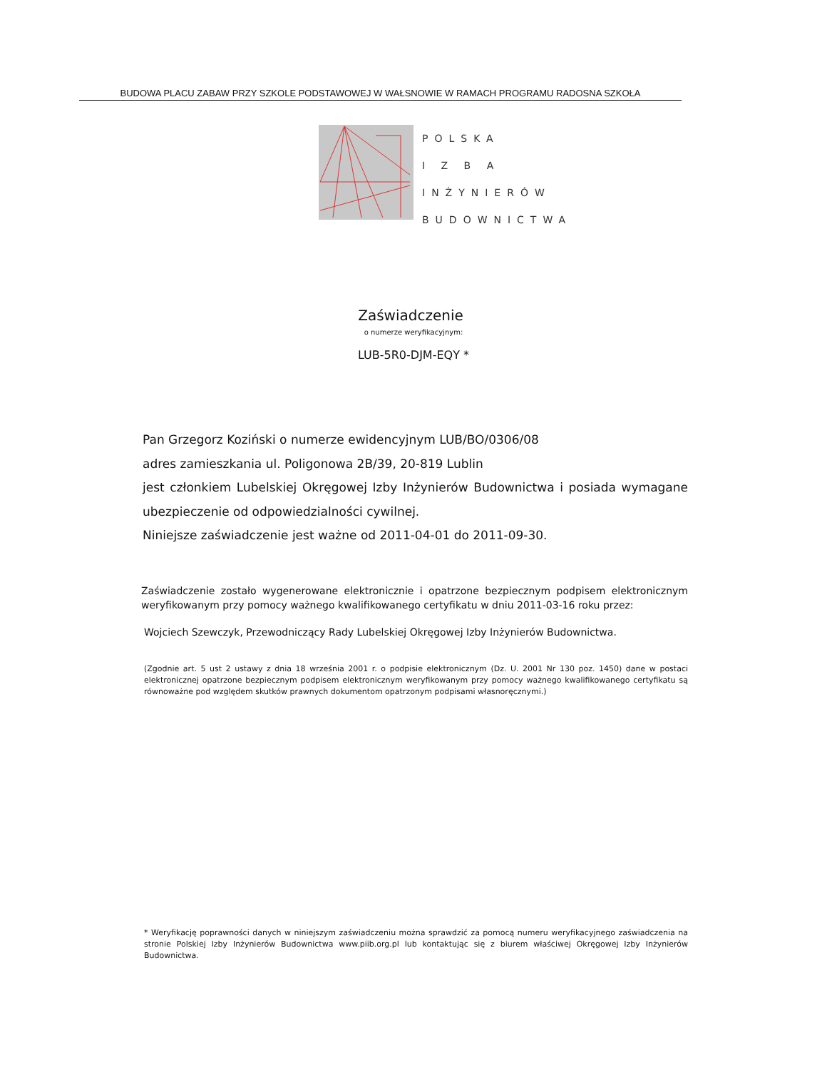BUDOWA PLACU ZABAW PRZY SZKOLE PODSTAWOWEJ W WAŁSNOWIE W RAMACH PROGRAMU RADOSNA SZKOŁA
POLSKA
I Z B A
INŻYNIERÓW
BUDOWNICTWA
Zaświadczenie
o numerze weryfikacyjnym:
LUB-5R0-DJM-EQY *
Pan Grzegorz Koziński o numerze ewidencyjnym LUB/BO/0306/08
adres zamieszkania ul. Poligonowa 2B/39, 20-819 Lublin
jest członkiem Lubelskiej Okręgowej Izby Inżynierów Budownictwa i posiada wymagane ubezpieczenie od odpowiedzialności cywilnej.
Niniejsze zaświadczenie jest ważne od 2011-04-01 do 2011-09-30.
Zaświadczenie zostało wygenerowane elektronicznie i opatrzone bezpiecznym podpisem elektronicznym weryfikowanym przy pomocy ważnego kwalifikowanego certyfikatu w dniu 2011-03-16 roku przez:
Wojciech Szewczyk, Przewodniczący Rady Lubelskiej Okręgowej Izby Inżynierów Budownictwa.
(Zgodnie art. 5 ust 2 ustawy z dnia 18 września 2001 r. o podpisie elektronicznym (Dz. U. 2001 Nr 130 poz. 1450) dane w postaci elektronicznej opatrzone bezpiecznym podpisem elektronicznym weryfikowanym przy pomocy ważnego kwalifikowanego certyfikatu są równoważne pod względem skutków prawnych dokumentom opatrzonym podpisami własnoręcznymi.)
* Weryfikację poprawności danych w niniejszym zaświadczeniu można sprawdzić za pomocą numeru weryfikacyjnego zaświadczenia na stronie Polskiej Izby Inżynierów Budownictwa www.piib.org.pl lub kontaktując się z biurem właściwej Okręgowej Izby Inżynierów Budownictwa.